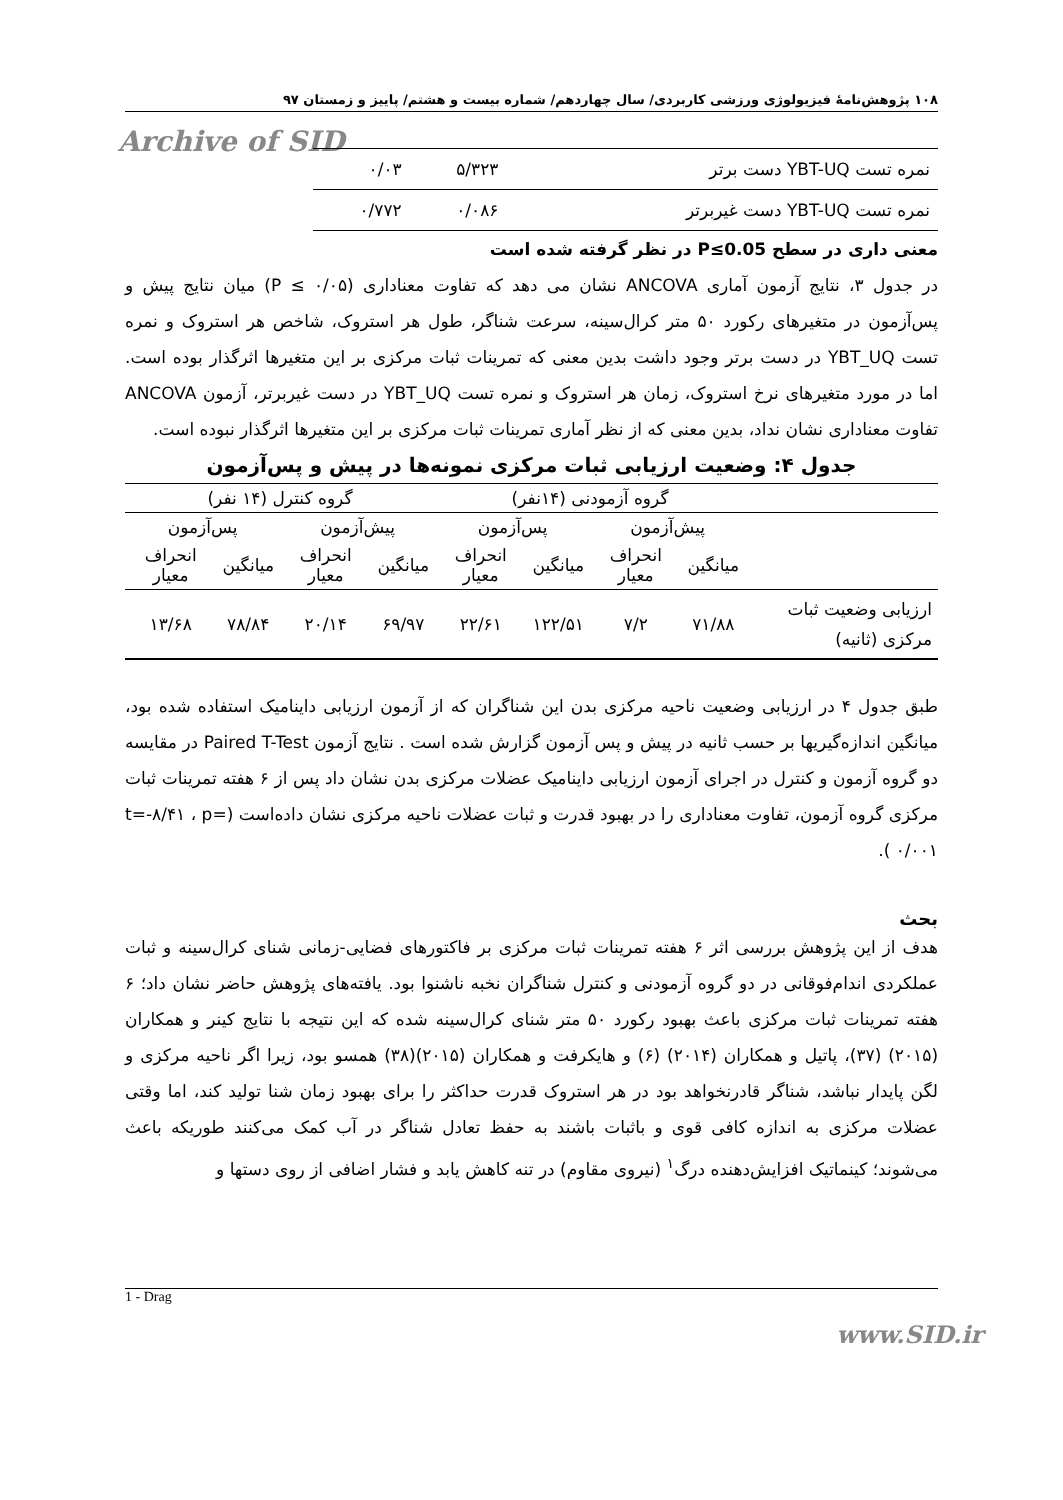۱۰۸ پژوهش‌نامهٔ فیزیولوژی ورزشی کاربردی/ سال چهاردهم/ شماره بیست و هشتم/ پاییز و زمستان ۹۷
Archive of SID
| نمره تست YBT-UQ دست برتر | ۵/۳۲۳ | ۰/۰۳ |
| نمره تست YBT-UQ دست غیربرتر | ۰/۰۸۶ | ۰/۷۷۲ |
معنی داری در سطح P≤0.05 در نظر گرفته شده است
در جدول ۳، نتایج آزمون آماری ANCOVA نشان می دهد که تفاوت معناداری (P ≤ ۰/۰۵) میان نتایج پیش و پس‌آزمون در متغیرهای رکورد ۵۰ متر کرال‌سینه، سرعت شناگر، طول هر استروک، شاخص هر استروک و نمره تست YBT_UQ در دست برتر وجود داشت بدین معنی که تمرینات ثبات مرکزی بر این متغیرها اثرگذار بوده است. اما در مورد متغیرهای نرخ استروک، زمان هر استروک و نمره تست YBT_UQ در دست غیربرتر، آزمون ANCOVA تفاوت معناداری نشان نداد، بدین معنی که از نظر آماری تمرینات ثبات مرکزی بر این متغیرها اثرگذار نبوده است.
جدول ۴: وضعیت ارزیابی ثبات مرکزی نمونه‌ها در پیش و پس‌آزمون
| | گروه آزمودنی (۱۴نفر) | | | | گروه کنترل (۱۴ نفر) | | | |
| | پیش‌آزمون | | پس‌آزمون | | پیش‌آزمون | | پس‌آزمون | |
| | میانگین | انحراف معیار | میانگین | انحراف معیار | میانگین | انحراف معیار | میانگین | انحراف معیار |
| ارزیابی وضعیت ثبات مرکزی (ثانیه) | ۷۱/۸۸ | ۷/۲ | ۱۲۲/۵۱ | ۲۲/۶۱ | ۶۹/۹۷ | ۲۰/۱۴ | ۷۸/۸۴ | ۱۳/۶۸ |
طبق جدول ۴ در ارزیابی وضعیت ناحیه مرکزی بدن این شناگران که از آزمون ارزیابی داینامیک استفاده شده بود، میانگین اندازه‌گیریها بر حسب ثانیه در پیش و پس آزمون گزارش شده است . نتایج آزمون Paired T-Test در مقایسه دو گروه آزمون و کنترل در اجرای آزمون ارزیابی داینامیک عضلات مرکزی بدن نشان داد پس از ۶ هفته تمرینات ثبات مرکزی گروه آزمون، تفاوت معناداری را در بهبود قدرت و ثبات عضلات ناحیه مرکزی نشان داده‌است (t=-۸/۴۱ ، p= ۰/۰۰۱ ).
بحث
هدف از این پژوهش بررسی اثر ۶ هفته تمرینات ثبات مرکزی بر فاکتورهای فضایی-زمانی شنای کرال‌سینه و ثبات عملکردی اندام‌فوقانی در دو گروه آزمودنی و کنترل شناگران نخبه ناشنوا بود. یافته‌های پژوهش حاضر نشان داد؛ ۶ هفته تمرینات ثبات مرکزی باعث بهبود رکورد ۵۰ متر شنای کرال‌سینه شده که این نتیجه با نتایج کینر و همکاران (۲۰۱۵) (۳۷)، پاتیل و همکاران (۲۰۱۴) (۶) و هایکرفت و همکاران (۲۰۱۵)(۳۸) همسو بود، زیرا اگر ناحیه مرکزی و لگن پایدار نباشد، شناگر قادرنخواهد بود در هر استروک قدرت حداکثر را برای بهبود زمان شنا تولید کند، اما وقتی عضلات مرکزی به اندازه کافی قوی و باثبات باشند به حفظ تعادل شناگر در آب کمک می‌کنند طوریکه باعث می‌شوند؛ کینماتیک افزایش‌دهنده درگ<sup>۱</sup> (نیروی مقاوم) در تنه کاهش یابد و فشار اضافی از روی دستها و
1 - Drag
www.SID.ir